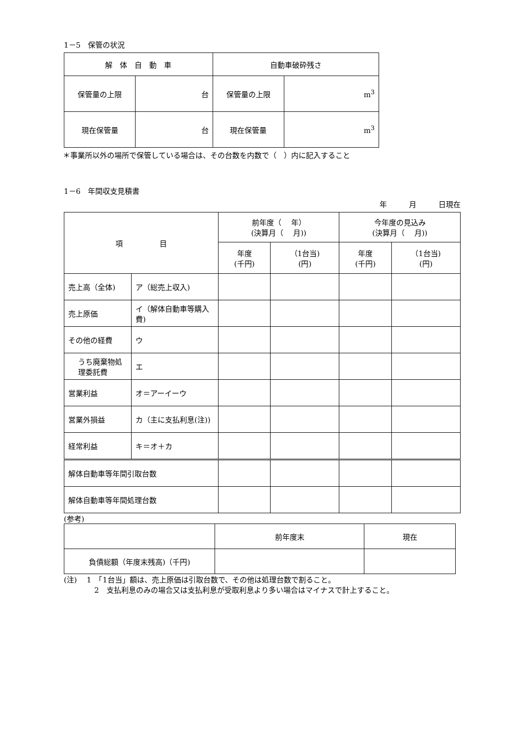1－5　保管の状況
| 解 体 自 動 車 | | 自動車破砕残さ | |
| 保管量の上限 | 台 | 保管量の上限 | m<sup>3</sup> |
| 現在保管量 | 台 | 現在保管量 | m<sup>3</sup> |
＊事業所以外の場所で保管している場合は、その台数を内数で（　）内に記入すること
1－6　年間収支見積書
年　　　月　　　日現在
| 項 目 | | 前年度（ 年） (決算月（ 月)) | | 今年度の見込み (決算月（ 月)) | |
| --- | --- | --- | --- | --- | --- |
| | | 年度 (千円) | （1台当) (円) | 年度 (千円) | （1台当) (円) |
| 売上高（全体) | ア（総売上収入) | | | | |
| 売上原価 | イ（解体自動車等購入費) | | | | |
| その他の経費 | ウ | | | | |
| うち廃棄物処理委託費 | エ | | | | |
| 営業利益 | オ＝アーイーウ | | | | |
| 営業外損益 | カ（主に支払利息(注)) | | | | |
| 経常利益 | キ＝オ＋カ | | | | |
| 解体自動車等年間引取台数 | | | | | |
| 解体自動車等年間処理台数 | | | | | |
(参考)
| | 前年度末 | 現在 |
| 負債総額（年度末残高)（千円) | | |
(注)　 1　「1台当」額は、売上原価は引取台数で、その他は処理台数で割ること。
2　支払利息のみの場合又は支払利息が受取利息より多い場合はマイナスで計上すること。